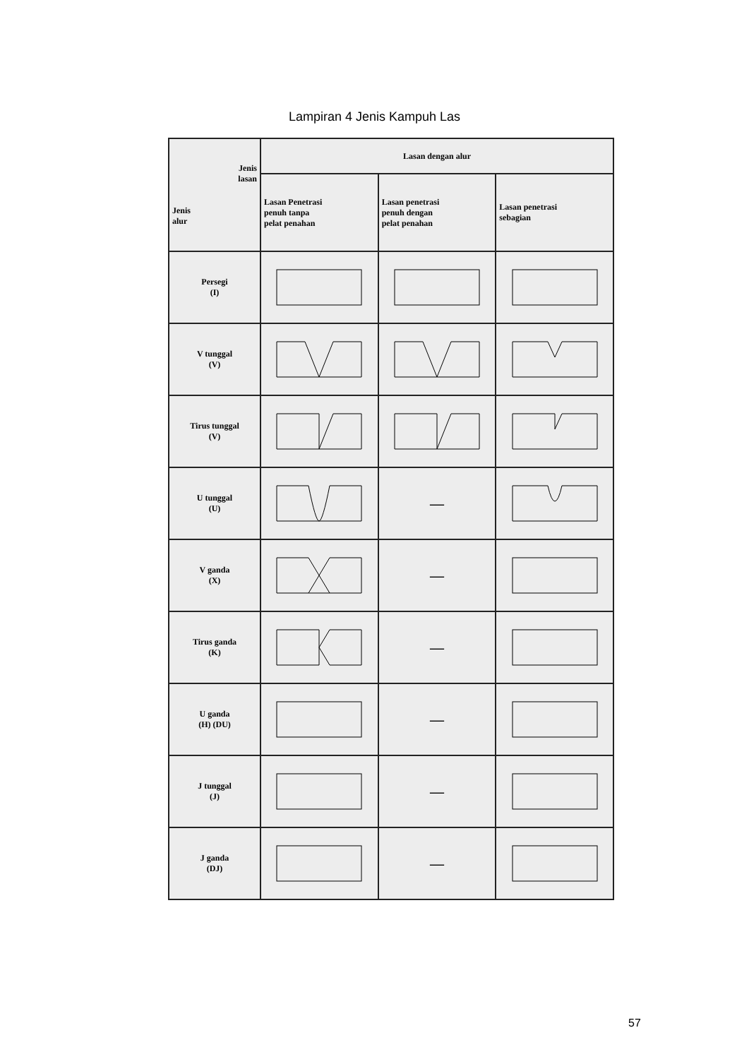Lampiran 4 Jenis Kampuh Las
| Jenis lasan Jenis alur | Lasan dengan alur | | |
| --- | --- | --- | --- |
| | Lasan Penetrasi penuh tanpa pelat penahan | Lasan penetrasi penuh dengan pelat penahan | Lasan penetrasi sebagian |
| Persegi (I) | | | |
| V tunggal (V) | | | |
| Tirus tunggal (V) | | | |
| U tunggal (U) | | — | |
| V ganda (X) | | — | |
| Tirus ganda (K) | | — | |
| U ganda (H) (DU) | | — | |
| J tunggal (J) | | — | |
| J ganda (DJ) | | — | |
57